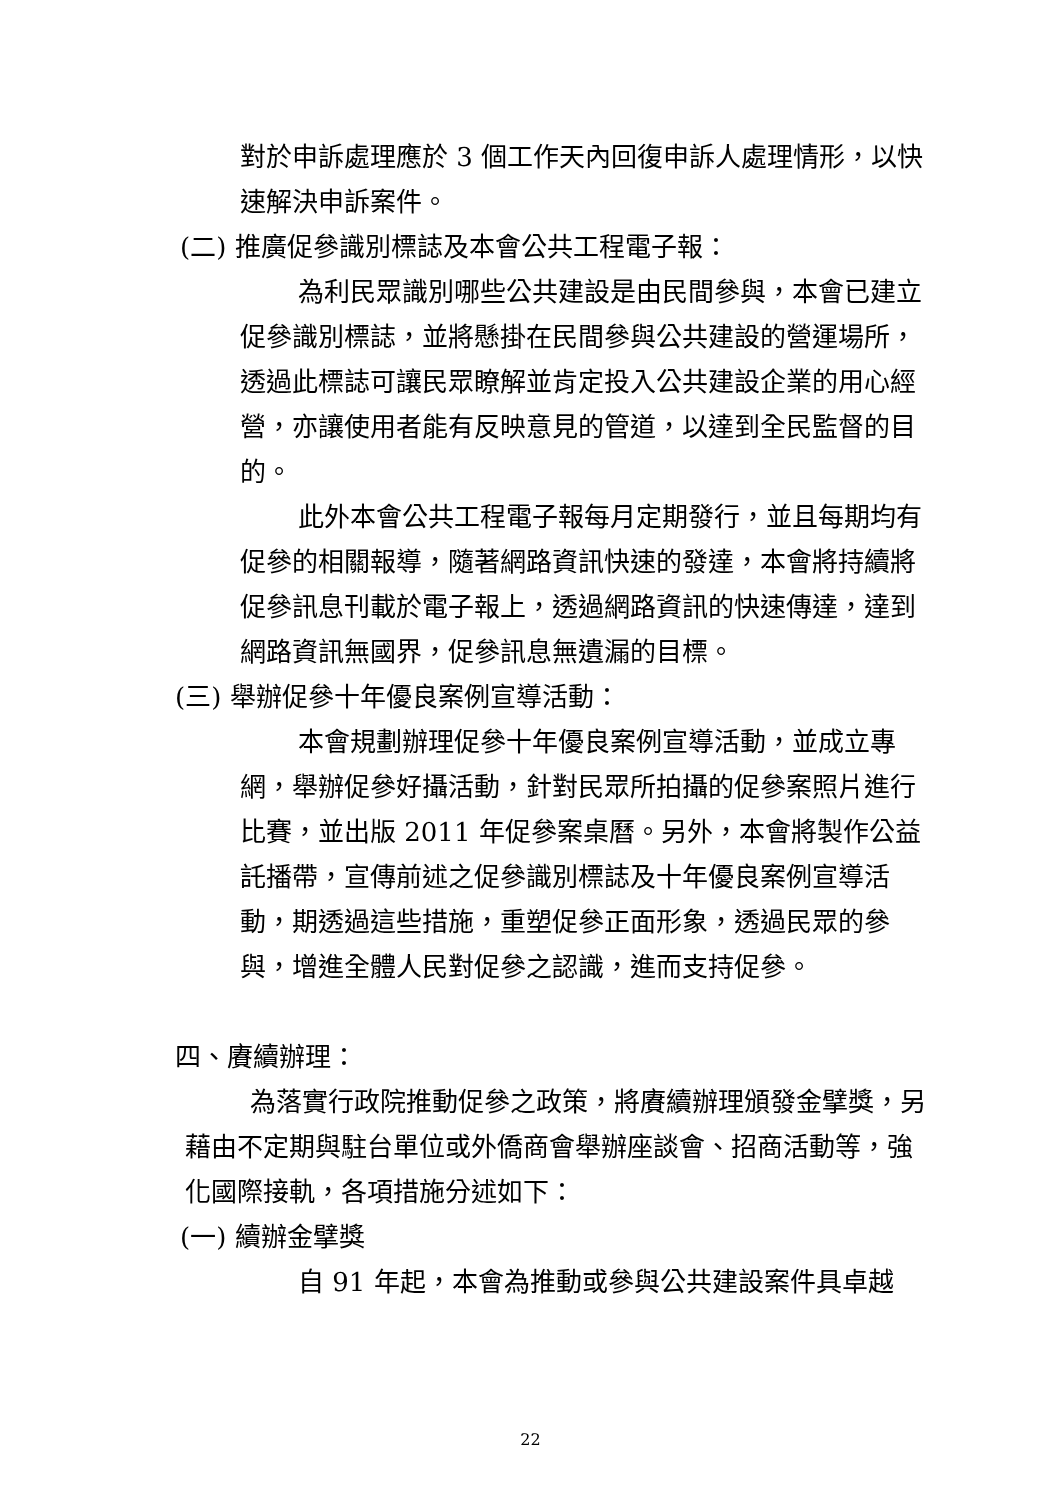對於申訴處理應於 3 個工作天內回復申訴人處理情形，以快速解決申訴案件。
(二) 推廣促參識別標誌及本會公共工程電子報：
為利民眾識別哪些公共建設是由民間參與，本會已建立促參識別標誌，並將懸掛在民間參與公共建設的營運場所，透過此標誌可讓民眾瞭解並肯定投入公共建設企業的用心經營，亦讓使用者能有反映意見的管道，以達到全民監督的目的。
此外本會公共工程電子報每月定期發行，並且每期均有促參的相關報導，隨著網路資訊快速的發達，本會將持續將促參訊息刊載於電子報上，透過網路資訊的快速傳達，達到網路資訊無國界，促參訊息無遺漏的目標。
(三) 舉辦促參十年優良案例宣導活動：
本會規劃辦理促參十年優良案例宣導活動，並成立專網，舉辦促參好攝活動，針對民眾所拍攝的促參案照片進行比賽，並出版 2011 年促參案桌曆。另外，本會將製作公益託播帶，宣傳前述之促參識別標誌及十年優良案例宣導活動，期透過這些措施，重塑促參正面形象，透過民眾的參與，增進全體人民對促參之認識，進而支持促參。
四、賡續辦理：
為落實行政院推動促參之政策，將賡續辦理頒發金擘獎，另藉由不定期與駐台單位或外僑商會舉辦座談會、招商活動等，強化國際接軌，各項措施分述如下：
(一) 續辦金擘獎
自 91 年起，本會為推動或參與公共建設案件具卓越
22